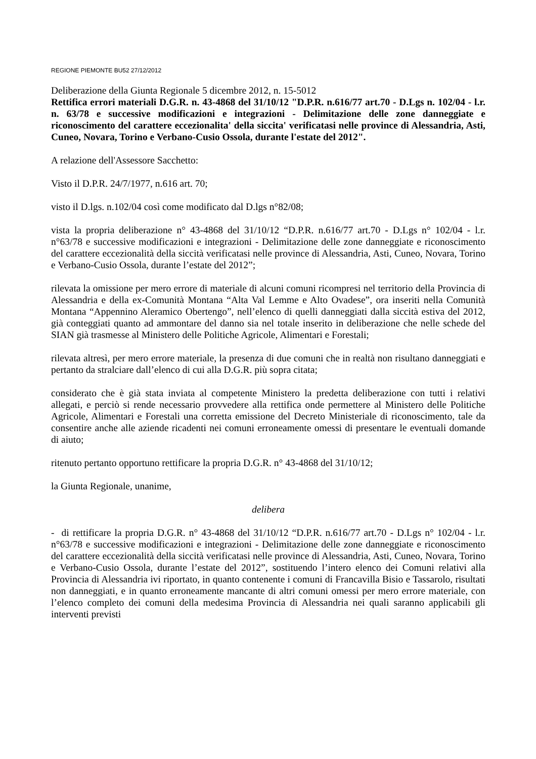REGIONE PIEMONTE BU52 27/12/2012
Deliberazione della Giunta Regionale 5 dicembre 2012, n. 15-5012
Rettifica errori materiali D.G.R. n. 43-4868 del 31/10/12 "D.P.R. n.616/77 art.70 - D.Lgs n. 102/04 - l.r. n. 63/78 e successive modificazioni e integrazioni - Delimitazione delle zone danneggiate e riconoscimento del carattere eccezionalita' della siccita' verificatasi nelle province di Alessandria, Asti, Cuneo, Novara, Torino e Verbano-Cusio Ossola, durante l'estate del 2012".
A relazione dell'Assessore Sacchetto:
Visto il D.P.R. 24/7/1977, n.616 art. 70;
visto il D.lgs. n.102/04 così come modificato dal D.lgs n°82/08;
vista la propria deliberazione n° 43-4868 del 31/10/12 “D.P.R. n.616/77 art.70 - D.Lgs n° 102/04 - l.r. n°63/78 e successive modificazioni e integrazioni - Delimitazione delle zone danneggiate e riconoscimento del carattere eccezionalità della siccità verificatasi nelle province di Alessandria, Asti, Cuneo, Novara, Torino e Verbano-Cusio Ossola, durante l’estate del 2012”;
rilevata la omissione per mero errore di materiale di alcuni comuni ricompresi nel territorio della Provincia di Alessandria e della ex-Comunità Montana “Alta Val Lemme e Alto Ovadese”, ora inseriti nella Comunità Montana “Appennino Aleramico Obertengo”, nell’elenco di quelli danneggiati dalla siccità estiva del 2012, già conteggiati quanto ad ammontare del danno sia nel totale inserito in deliberazione che nelle schede del SIAN già trasmesse al Ministero delle Politiche Agricole, Alimentari e Forestali;
rilevata altresì, per mero errore materiale, la presenza di due comuni che in realtà non risultano danneggiati e pertanto da stralciare dall’elenco di cui alla D.G.R. più sopra citata;
considerato che è già stata inviata al competente Ministero la predetta deliberazione con tutti i relativi allegati, e perciò si rende necessario provvedere alla rettifica onde permettere al Ministero delle Politiche Agricole, Alimentari e Forestali una corretta emissione del Decreto Ministeriale di riconoscimento, tale da consentire anche alle aziende ricadenti nei comuni erroneamente omessi di presentare le eventuali domande di aiuto;
ritenuto pertanto opportuno rettificare la propria D.G.R. n° 43-4868 del 31/10/12;
la Giunta Regionale, unanime,
delibera
- di rettificare la propria D.G.R. n° 43-4868 del 31/10/12 “D.P.R. n.616/77 art.70 - D.Lgs n° 102/04 - l.r. n°63/78 e successive modificazioni e integrazioni - Delimitazione delle zone danneggiate e riconoscimento del carattere eccezionalità della siccità verificatasi nelle province di Alessandria, Asti, Cuneo, Novara, Torino e Verbano-Cusio Ossola, durante l’estate del 2012”, sostituendo l’intero elenco dei Comuni relativi alla Provincia di Alessandria ivi riportato, in quanto contenente i comuni di Francavilla Bisio e Tassarolo, risultati non danneggiati, e in quanto erroneamente mancante di altri comuni omessi per mero errore materiale, con l’elenco completo dei comuni della medesima Provincia di Alessandria nei quali saranno applicabili gli interventi previsti